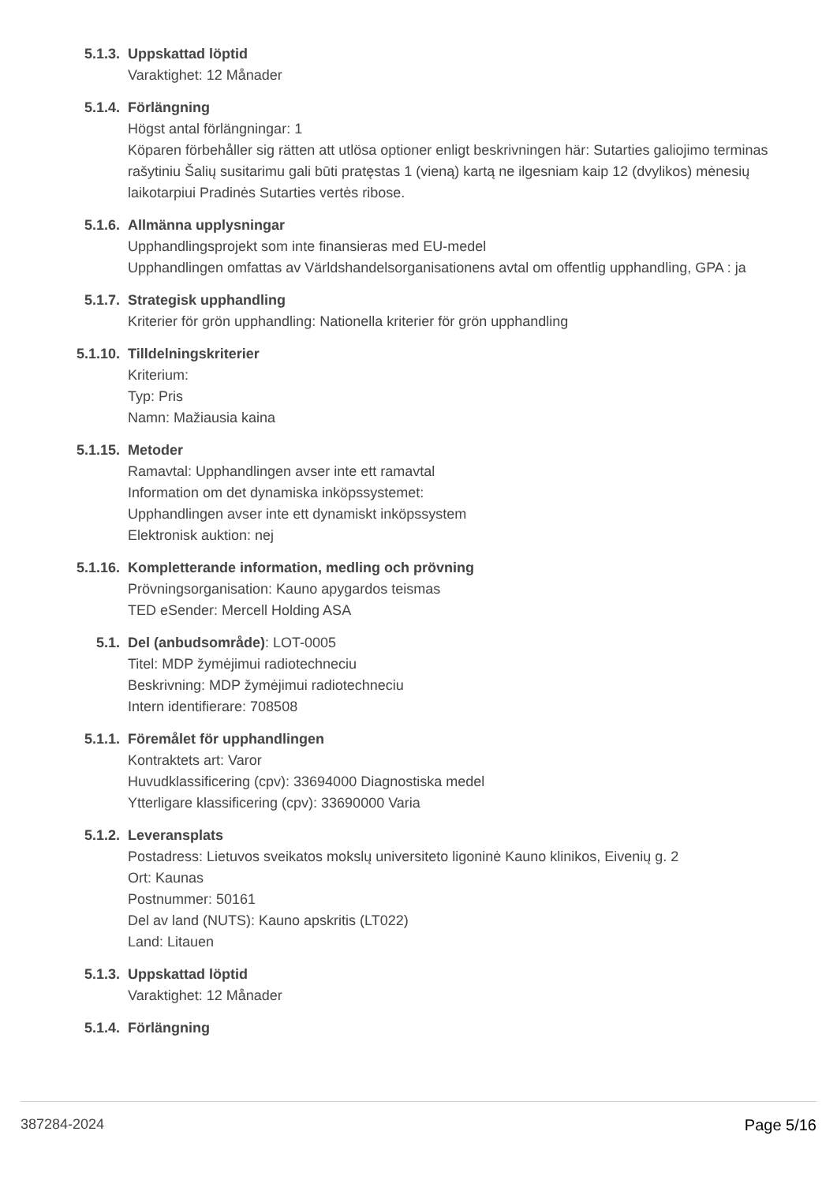5.1.3. Uppskattad löptid
Varaktighet: 12 Månader
5.1.4. Förlängning
Högst antal förlängningar: 1
Köparen förbehåller sig rätten att utlösa optioner enligt beskrivningen här: Sutarties galiojimo terminas rašytiniu Šalių susitarimu gali būti pratęstas 1 (vieną) kartą ne ilgesniam kaip 12 (dvylikos) mėnesių laikotarpiui Pradinės Sutarties vertės ribose.
5.1.6. Allmänna upplysningar
Upphandlingsprojekt som inte finansieras med EU-medel
Upphandlingen omfattas av Världshandelsorganisationens avtal om offentlig upphandling, GPA : ja
5.1.7. Strategisk upphandling
Kriterier för grön upphandling: Nationella kriterier för grön upphandling
5.1.10. Tilldelningskriterier
Kriterium:
Typ: Pris
Namn: Mažiausia kaina
5.1.15. Metoder
Ramavtal: Upphandlingen avser inte ett ramavtal
Information om det dynamiska inköpssystemet:
Upphandlingen avser inte ett dynamiskt inköpssystem
Elektronisk auktion: nej
5.1.16. Kompletterande information, medling och prövning
Prövningsorganisation: Kauno apygardos teismas
TED eSender: Mercell Holding ASA
5.1. Del (anbudsområde): LOT-0005
Titel: MDP žymėjimui radiotechneciu
Beskrivning: MDP žymėjimui radiotechneciu
Intern identifierare: 708508
5.1.1. Föremålet för upphandlingen
Kontraktets art: Varor
Huvudklassificering (cpv): 33694000 Diagnostiska medel
Ytterligare klassificering (cpv): 33690000 Varia
5.1.2. Leveransplats
Postadress: Lietuvos sveikatos mokslų universiteto ligoninė Kauno klinikos, Eivenių g. 2
Ort: Kaunas
Postnummer: 50161
Del av land (NUTS): Kauno apskritis (LT022)
Land: Litauen
5.1.3. Uppskattad löptid
Varaktighet: 12 Månader
5.1.4. Förlängning
387284-2024 Page 5/16